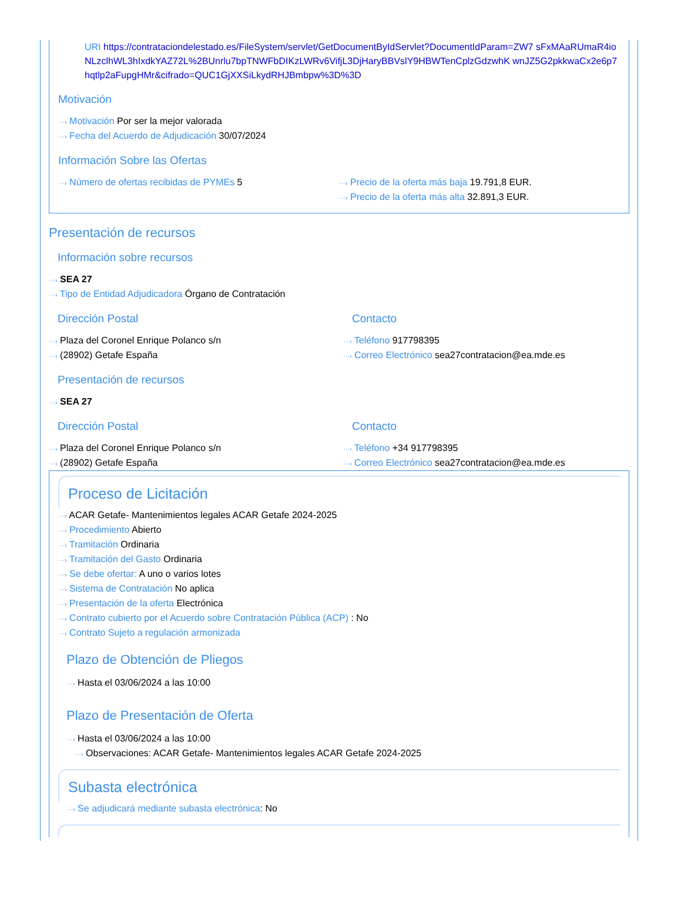URI https://contrataciondelestado.es/FileSystem/servlet/GetDocumentByIdServlet?DocumentIdParam=ZW7 sFxMAaRUmaR4ioNLzclhWL3hIxdkYAZ72L%2BUnrlu7bpTNWFbDIKzLWRv6VifjL3DjHaryBBVslY9HBWTenCplzGdzwhK wnJZ5G2pkkwaCx2e6p7hqtlp2aFupgHMr&cifrado=QUC1GjXXSiLkydRHJBmbpw%3D%3D
Motivación
···› Motivación Por ser la mejor valorada
···› Fecha del Acuerdo de Adjudicación 30/07/2024
Información Sobre las Ofertas
···› Número de ofertas recibidas de PYMEs 5
···› Precio de la oferta más baja 19.791,8 EUR.
···› Precio de la oferta más alta 32.891,3 EUR.
Presentación de recursos
Información sobre recursos
···› SEA 27
···› Tipo de Entidad Adjudicadora Órgano de Contratación
Dirección Postal
···› Plaza del Coronel Enrique Polanco s/n
···› (28902) Getafe España
Contacto
···› Teléfono 917798395
···› Correo Electrónico sea27contratacion@ea.mde.es
Presentación de recursos
···› SEA 27
Dirección Postal
···› Plaza del Coronel Enrique Polanco s/n
···› (28902) Getafe España
Contacto
···› Teléfono +34 917798395
···› Correo Electrónico sea27contratacion@ea.mde.es
Proceso de Licitación
···› ACAR Getafe- Mantenimientos legales ACAR Getafe 2024-2025
···› Procedimiento Abierto
···› Tramitación Ordinaria
···› Tramitación del Gasto Ordinaria
···› Se debe ofertar: A uno o varios lotes
···› Sistema de Contratación No aplica
···› Presentación de la oferta Electrónica
···› Contrato cubierto por el Acuerdo sobre Contratación Pública (ACP) : No
···› Contrato Sujeto a regulación armonizada
Plazo de Obtención de Pliegos
···› Hasta el 03/06/2024 a las 10:00
Plazo de Presentación de Oferta
···› Hasta el 03/06/2024 a las 10:00
···› Observaciones: ACAR Getafe- Mantenimientos legales ACAR Getafe 2024-2025
Subasta electrónica
···› Se adjudicará mediante subasta electrónica: No